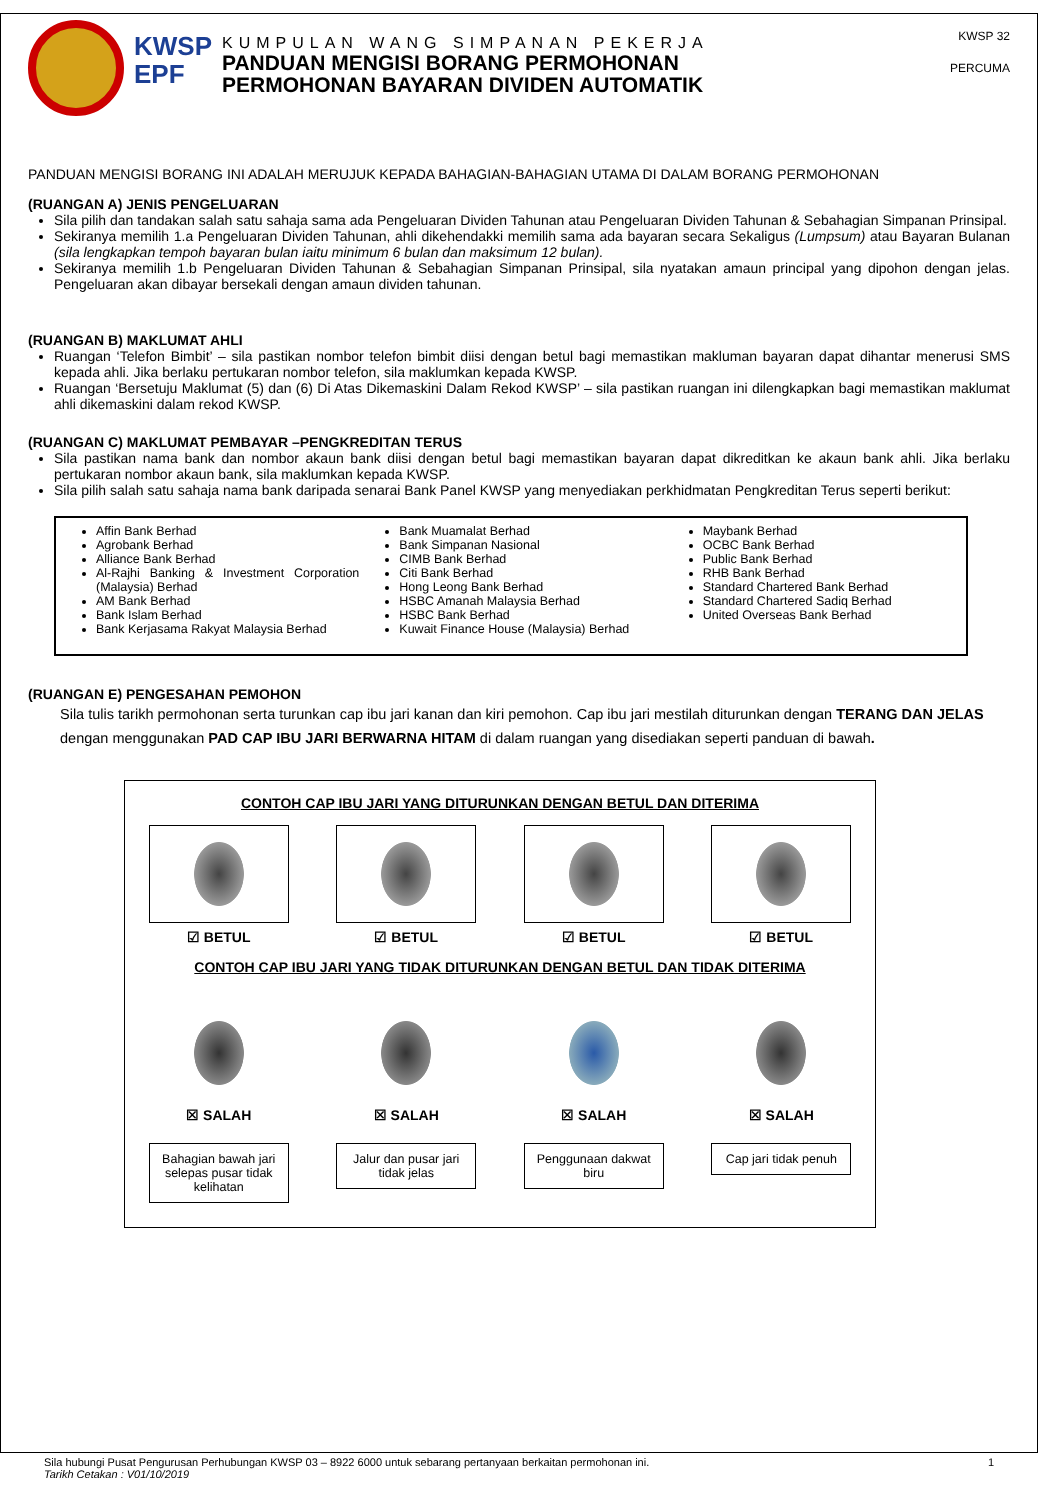KWSP
EPF
KUMPULAN WANG SIMPANAN PEKERJA
PANDUAN MENGISI BORANG PERMOHONAN
PERMOHONAN BAYARAN DIVIDEN AUTOMATIK
KWSP 32
PERCUMA
PANDUAN MENGISI BORANG INI ADALAH MERUJUK KEPADA BAHAGIAN-BAHAGIAN UTAMA DI DALAM BORANG PERMOHONAN
(RUANGAN A) JENIS PENGELUARAN
Sila pilih dan tandakan salah satu sahaja sama ada Pengeluaran Dividen Tahunan atau Pengeluaran Dividen Tahunan & Sebahagian Simpanan Prinsipal.
Sekiranya memilih 1.a Pengeluaran Dividen Tahunan, ahli dikehendakki memilih sama ada bayaran secara Sekaligus (Lumpsum) atau Bayaran Bulanan (sila lengkapkan tempoh bayaran bulan iaitu minimum 6 bulan dan maksimum 12 bulan).
Sekiranya memilih 1.b Pengeluaran Dividen Tahunan & Sebahagian Simpanan Prinsipal, sila nyatakan amaun principal yang dipohon dengan jelas. Pengeluaran akan dibayar bersekali dengan amaun dividen tahunan.
(RUANGAN B) MAKLUMAT AHLI
Ruangan ‘Telefon Bimbit’ – sila pastikan nombor telefon bimbit diisi dengan betul bagi memastikan makluman bayaran dapat dihantar menerusi SMS kepada ahli. Jika berlaku pertukaran nombor telefon, sila maklumkan kepada KWSP.
Ruangan ‘Bersetuju Maklumat (5) dan (6) Di Atas Dikemaskini Dalam Rekod KWSP’ – sila pastikan ruangan ini dilengkapkan bagi memastikan maklumat ahli dikemaskini dalam rekod KWSP.
(RUANGAN C) MAKLUMAT PEMBAYAR –PENGKREDITAN TERUS
Sila pastikan nama bank dan nombor akaun bank diisi dengan betul bagi memastikan bayaran dapat dikreditkan ke akaun bank ahli. Jika berlaku pertukaran nombor akaun bank, sila maklumkan kepada KWSP.
Sila pilih salah satu sahaja nama bank daripada senarai Bank Panel KWSP yang menyediakan perkhidmatan Pengkreditan Terus seperti berikut:
Affin Bank Berhad
Agrobank Berhad
Alliance Bank Berhad
Al-Rajhi Banking & Investment Corporation (Malaysia) Berhad
AM Bank Berhad
Bank Islam Berhad
Bank Kerjasama Rakyat Malaysia Berhad
Bank Muamalat Berhad
Bank Simpanan Nasional
CIMB Bank Berhad
Citi Bank Berhad
Hong Leong Bank Berhad
HSBC Amanah Malaysia Berhad
HSBC Bank Berhad
Kuwait Finance House (Malaysia) Berhad
Maybank Berhad
OCBC Bank Berhad
Public Bank Berhad
RHB Bank Berhad
Standard Chartered Bank Berhad
Standard Chartered Sadiq Berhad
United Overseas Bank Berhad
(RUANGAN E) PENGESAHAN PEMOHON
Sila tulis tarikh permohonan serta turunkan cap ibu jari kanan dan kiri pemohon. Cap ibu jari mestilah diturunkan dengan TERANG DAN JELAS dengan menggunakan PAD CAP IBU JARI BERWARNA HITAM di dalam ruangan yang disediakan seperti panduan di bawah.
CONTOH CAP IBU JARI YANG DITURUNKAN DENGAN BETUL DAN DITERIMA
☑ BETUL ☑ BETUL ☑ BETUL ☑ BETUL
CONTOH CAP IBU JARI YANG TIDAK DITURUNKAN DENGAN BETUL DAN TIDAK DITERIMA
☒ SALAH
Bahagian bawah jari selepas pusar tidak kelihatan
☒ SALAH
Jalur dan pusar jari tidak jelas
☒ SALAH
Penggunaan dakwat biru
☒ SALAH
Cap jari tidak penuh
Sila hubungi Pusat Pengurusan Perhubungan KWSP 03 – 8922 6000 untuk sebarang pertanyaan berkaitan permohonan ini. 1
Tarikh Cetakan : V01/10/2019